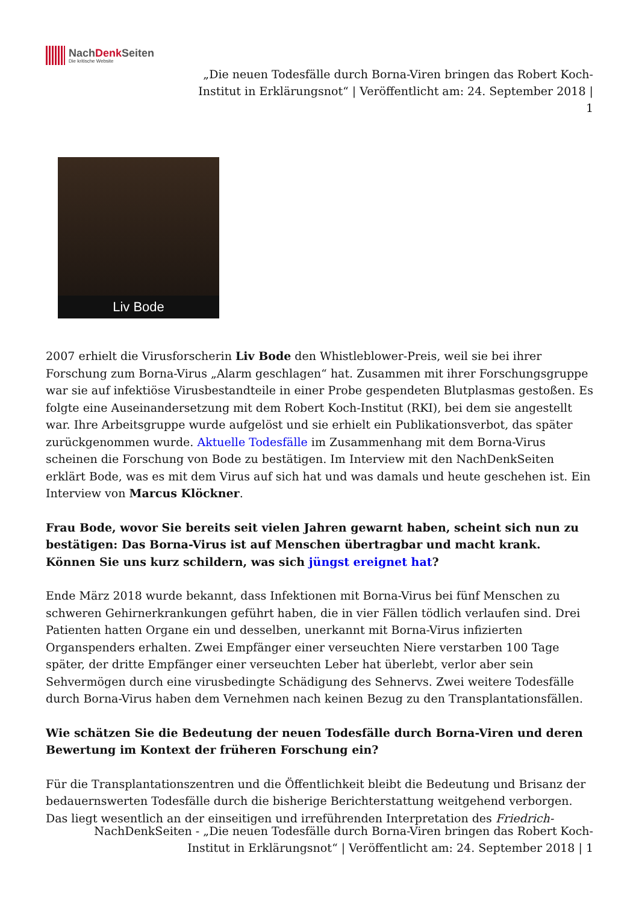NachDenk Seiten
Die kritische Website
„Die neuen Todesfälle durch Borna-Viren bringen das Robert Koch-Institut in Erklärungsnot“ | Veröffentlicht am: 24. September 2018 | 1
Liv Bode
2007 erhielt die Virusforscherin Liv Bode den Whistleblower-Preis, weil sie bei ihrer Forschung zum Borna-Virus „Alarm geschlagen“ hat. Zusammen mit ihrer Forschungsgruppe war sie auf infektiöse Virusbestandteile in einer Probe gespendeten Blutplasmas gestoßen. Es folgte eine Auseinandersetzung mit dem Robert Koch-Institut (RKI), bei dem sie angestellt war. Ihre Arbeitsgruppe wurde aufgelöst und sie erhielt ein Publikationsverbot, das später zurückgenommen wurde. Aktuelle Todesfälle im Zusammenhang mit dem Borna-Virus scheinen die Forschung von Bode zu bestätigen. Im Interview mit den NachDenkSeiten erklärt Bode, was es mit dem Virus auf sich hat und was damals und heute geschehen ist. Ein Interview von Marcus Klöckner.
Frau Bode, wovor Sie bereits seit vielen Jahren gewarnt haben, scheint sich nun zu bestätigen: Das Borna-Virus ist auf Menschen übertragbar und macht krank. Können Sie uns kurz schildern, was sich jüngst ereignet hat?
Ende März 2018 wurde bekannt, dass Infektionen mit Borna-Virus bei fünf Menschen zu schweren Gehirnerkrankungen geführt haben, die in vier Fällen tödlich verlaufen sind. Drei Patienten hatten Organe ein und desselben, unerkannt mit Borna-Virus infizierten Organspenders erhalten. Zwei Empfänger einer verseuchten Niere verstarben 100 Tage später, der dritte Empfänger einer verseuchten Leber hat überlebt, verlor aber sein Sehvermögen durch eine virusbedingte Schädigung des Sehnervs. Zwei weitere Todesfälle durch Borna-Virus haben dem Vernehmen nach keinen Bezug zu den Transplantationsfällen.
Wie schätzen Sie die Bedeutung der neuen Todesfälle durch Borna-Viren und deren Bewertung im Kontext der früheren Forschung ein?
Für die Transplantationszentren und die Öffentlichkeit bleibt die Bedeutung und Brisanz der bedauernswerten Todesfälle durch die bisherige Berichterstattung weitgehend verborgen. Das liegt wesentlich an der einseitigen und irreführenden Interpretation des Friedrich-
NachDenkSeiten - „Die neuen Todesfälle durch Borna-Viren bringen das Robert Koch-
Institut in Erklärungsnot“ | Veröffentlicht am: 24. September 2018 | 1